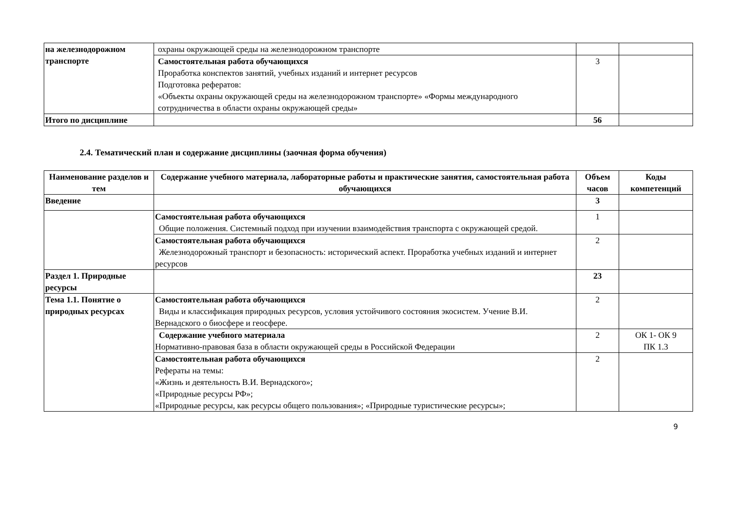| на железнодорожном транспорте | охраны окружающей среды на железнодорожном транспорте | | |
| | Самостоятельная работа обучающихся Проработка конспектов занятий, учебных изданий и интернет ресурсов Подготовка рефератов: «Объекты охраны окружающей среды на железнодорожном транспорте» «Формы международного сотрудничества в области охраны окружающей среды» | 3 | |
| Итого по дисциплине | | 56 | |
2.4. Тематический план и содержание дисциплины (заочная форма обучения)
| Наименование разделов и тем | Содержание учебного материала, лабораторные работы и практические занятия, самостоятельная работа обучающихся | Объем часов | Коды компетенций |
| --- | --- | --- | --- |
| Введение | | 3 | |
| | Самостоятельная работа обучающихся Общие положения. Системный подход при изучении взаимодействия транспорта с окружающей средой. | 1 | |
| | Самостоятельная работа обучающихся Железнодорожный транспорт и безопасность: исторический аспект. Проработка учебных изданий и интернет ресурсов | 2 | |
| Раздел 1. Природные ресурсы | | 23 | |
| Тема 1.1. Понятие о природных ресурсах | Самостоятельная работа обучающихся Виды и классификация природных ресурсов, условия устойчивого состояния экосистем. Учение В.И. Вернадского о биосфере и геосфере. | 2 | |
| | Содержание учебного материала Нормативно-правовая база в области окружающей среды в Российской Федерации | 2 | ОК 1- ОК 9 ПК 1.3 |
| | Самостоятельная работа обучающихся Рефераты на темы: «Жизнь и деятельность В.И. Вернадского»; «Природные ресурсы РФ»; «Природные ресурсы, как ресурсы общего пользования»; «Природные туристические ресурсы»; | 2 | |
9